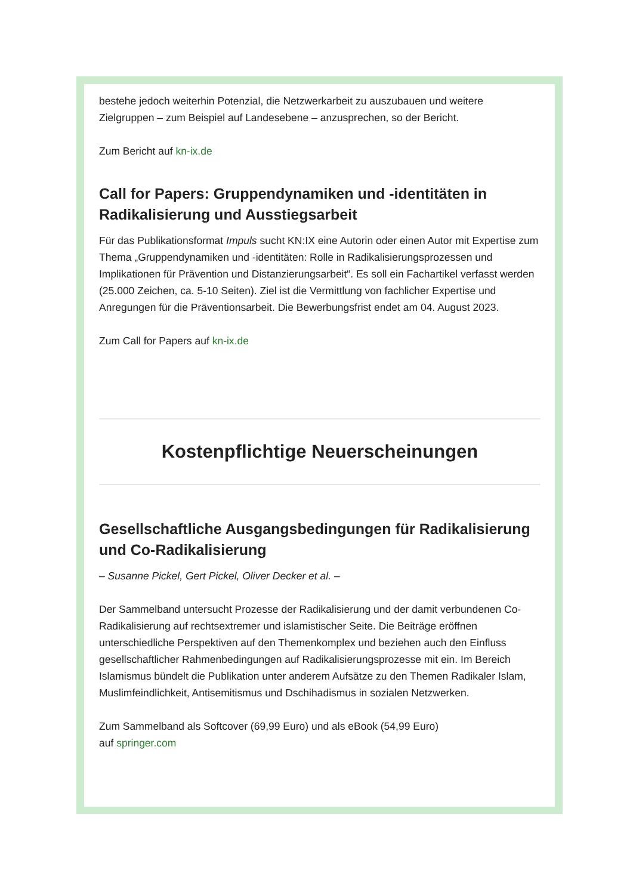bestehe jedoch weiterhin Potenzial, die Netzwerkarbeit zu auszubauen und weitere Zielgruppen – zum Beispiel auf Landesebene – anzusprechen, so der Bericht.
Zum Bericht auf kn-ix.de
Call for Papers: Gruppendynamiken und -identitäten in Radikalisierung und Ausstiegsarbeit
Für das Publikationsformat Impuls sucht KN:IX eine Autorin oder einen Autor mit Expertise zum Thema „Gruppendynamiken und -identitäten: Rolle in Radikalisierungsprozessen und Implikationen für Prävention und Distanzierungsarbeit“. Es soll ein Fachartikel verfasst werden (25.000 Zeichen, ca. 5-10 Seiten). Ziel ist die Vermittlung von fachlicher Expertise und Anregungen für die Präventionsarbeit. Die Bewerbungsfrist endet am 04. August 2023.
Zum Call for Papers auf kn-ix.de
Kostenpflichtige Neuerscheinungen
Gesellschaftliche Ausgangsbedingungen für Radikalisierung und Co-Radikalisierung
– Susanne Pickel, Gert Pickel, Oliver Decker et al. –
Der Sammelband untersucht Prozesse der Radikalisierung und der damit verbundenen Co-Radikalisierung auf rechtsextremer und islamistischer Seite. Die Beiträge eröffnen unterschiedliche Perspektiven auf den Themenkomplex und beziehen auch den Einfluss gesellschaftlicher Rahmenbedingungen auf Radikalisierungsprozesse mit ein. Im Bereich Islamismus bündelt die Publikation unter anderem Aufsätze zu den Themen Radikaler Islam, Muslimfeindlichkeit, Antisemitismus und Dschihadismus in sozialen Netzwerken.
Zum Sammelband als Softcover (69,99 Euro) und als eBook (54,99 Euro)
auf springer.com